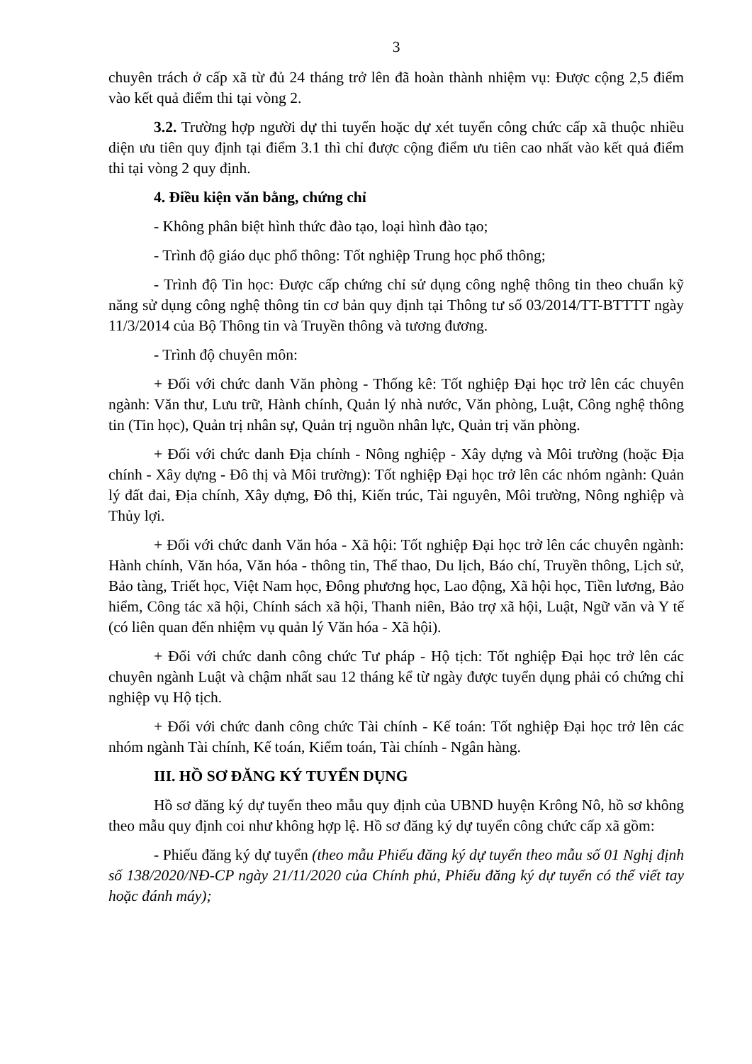3
chuyên trách ở cấp xã từ đủ 24 tháng trở lên đã hoàn thành nhiệm vụ: Được cộng 2,5 điểm vào kết quả điểm thi tại vòng 2.
3.2. Trường hợp người dự thi tuyển hoặc dự xét tuyển công chức cấp xã thuộc nhiều diện ưu tiên quy định tại điểm 3.1 thì chỉ được cộng điểm ưu tiên cao nhất vào kết quả điểm thi tại vòng 2 quy định.
4. Điều kiện văn bằng, chứng chỉ
- Không phân biệt hình thức đào tạo, loại hình đào tạo;
- Trình độ giáo dục phổ thông: Tốt nghiệp Trung học phổ thông;
- Trình độ Tin học: Được cấp chứng chỉ sử dụng công nghệ thông tin theo chuẩn kỹ năng sử dụng công nghệ thông tin cơ bản quy định tại Thông tư số 03/2014/TT-BTTTT ngày 11/3/2014 của Bộ Thông tin và Truyền thông và tương đương.
- Trình độ chuyên môn:
+ Đối với chức danh Văn phòng - Thống kê: Tốt nghiệp Đại học trở lên các chuyên ngành: Văn thư, Lưu trữ, Hành chính, Quản lý nhà nước, Văn phòng, Luật, Công nghệ thông tin (Tin học), Quản trị nhân sự, Quản trị nguồn nhân lực, Quản trị văn phòng.
+ Đối với chức danh Địa chính - Nông nghiệp - Xây dựng và Môi trường (hoặc Địa chính - Xây dựng - Đô thị và Môi trường): Tốt nghiệp Đại học trở lên các nhóm ngành: Quản lý đất đai, Địa chính, Xây dựng, Đô thị, Kiến trúc, Tài nguyên, Môi trường, Nông nghiệp và Thủy lợi.
+ Đối với chức danh Văn hóa - Xã hội: Tốt nghiệp Đại học trở lên các chuyên ngành: Hành chính, Văn hóa, Văn hóa - thông tin, Thể thao, Du lịch, Báo chí, Truyền thông, Lịch sử, Bảo tàng, Triết học, Việt Nam học, Đông phương học, Lao động, Xã hội học, Tiền lương, Bảo hiểm, Công tác xã hội, Chính sách xã hội, Thanh niên, Bảo trợ xã hội, Luật, Ngữ văn và Y tế (có liên quan đến nhiệm vụ quản lý Văn hóa - Xã hội).
+ Đối với chức danh công chức Tư pháp - Hộ tịch: Tốt nghiệp Đại học trở lên các chuyên ngành Luật và chậm nhất sau 12 tháng kể từ ngày được tuyển dụng phải có chứng chỉ nghiệp vụ Hộ tịch.
+ Đối với chức danh công chức Tài chính - Kế toán: Tốt nghiệp Đại học trở lên các nhóm ngành Tài chính, Kế toán, Kiểm toán, Tài chính - Ngân hàng.
III. HỒ SƠ ĐĂNG KÝ TUYỂN DỤNG
Hồ sơ đăng ký dự tuyển theo mẫu quy định của UBND huyện Krông Nô, hồ sơ không theo mẫu quy định coi như không hợp lệ. Hồ sơ đăng ký dự tuyển công chức cấp xã gồm:
- Phiếu đăng ký dự tuyển (theo mẫu Phiếu đăng ký dự tuyển theo mẫu số 01 Nghị định số 138/2020/NĐ-CP ngày 21/11/2020 của Chính phủ, Phiếu đăng ký dự tuyển có thể viết tay hoặc đánh máy);